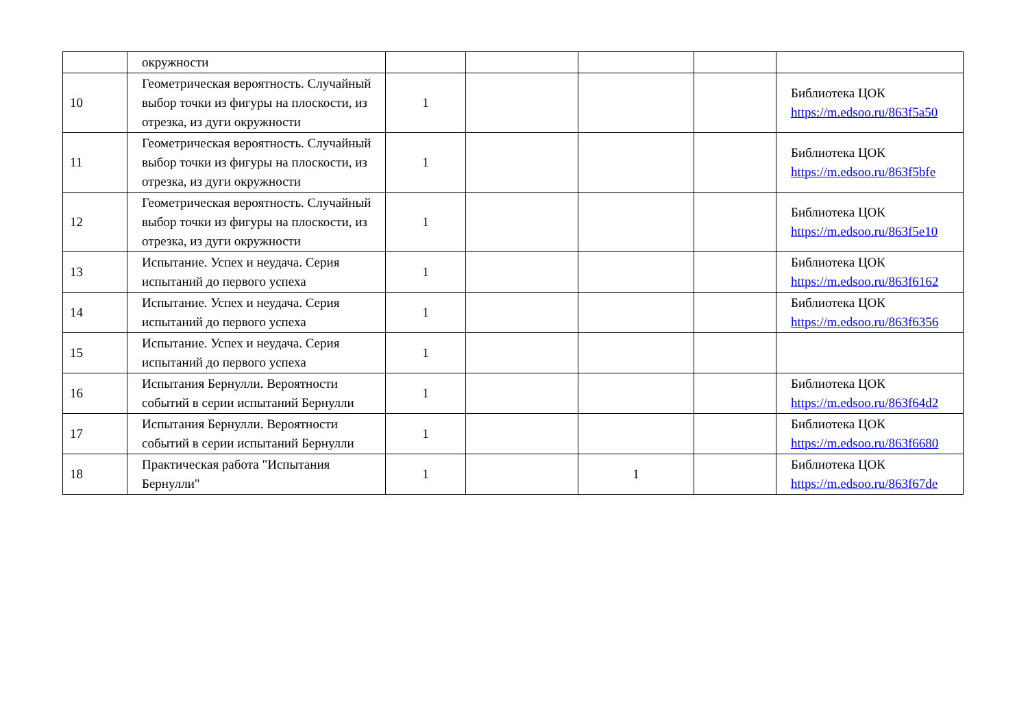| | окружности | | | | | |
| 10 | Геометрическая вероятность. Случайный выбор точки из фигуры на плоскости, из отрезка, из дуги окружности | 1 | | | | Библиотека ЦОК https://m.edsoo.ru/863f5a50 |
| 11 | Геометрическая вероятность. Случайный выбор точки из фигуры на плоскости, из отрезка, из дуги окружности | 1 | | | | Библиотека ЦОК https://m.edsoo.ru/863f5bfe |
| 12 | Геометрическая вероятность. Случайный выбор точки из фигуры на плоскости, из отрезка, из дуги окружности | 1 | | | | Библиотека ЦОК https://m.edsoo.ru/863f5e10 |
| 13 | Испытание. Успех и неудача. Серия испытаний до первого успеха | 1 | | | | Библиотека ЦОК https://m.edsoo.ru/863f6162 |
| 14 | Испытание. Успех и неудача. Серия испытаний до первого успеха | 1 | | | | Библиотека ЦОК https://m.edsoo.ru/863f6356 |
| 15 | Испытание. Успех и неудача. Серия испытаний до первого успеха | 1 | | | | |
| 16 | Испытания Бернулли. Вероятности событий в серии испытаний Бернулли | 1 | | | | Библиотека ЦОК https://m.edsoo.ru/863f64d2 |
| 17 | Испытания Бернулли. Вероятности событий в серии испытаний Бернулли | 1 | | | | Библиотека ЦОК https://m.edsoo.ru/863f6680 |
| 18 | Практическая работа "Испытания Бернулли" | 1 | | 1 | | Библиотека ЦОК https://m.edsoo.ru/863f67de |